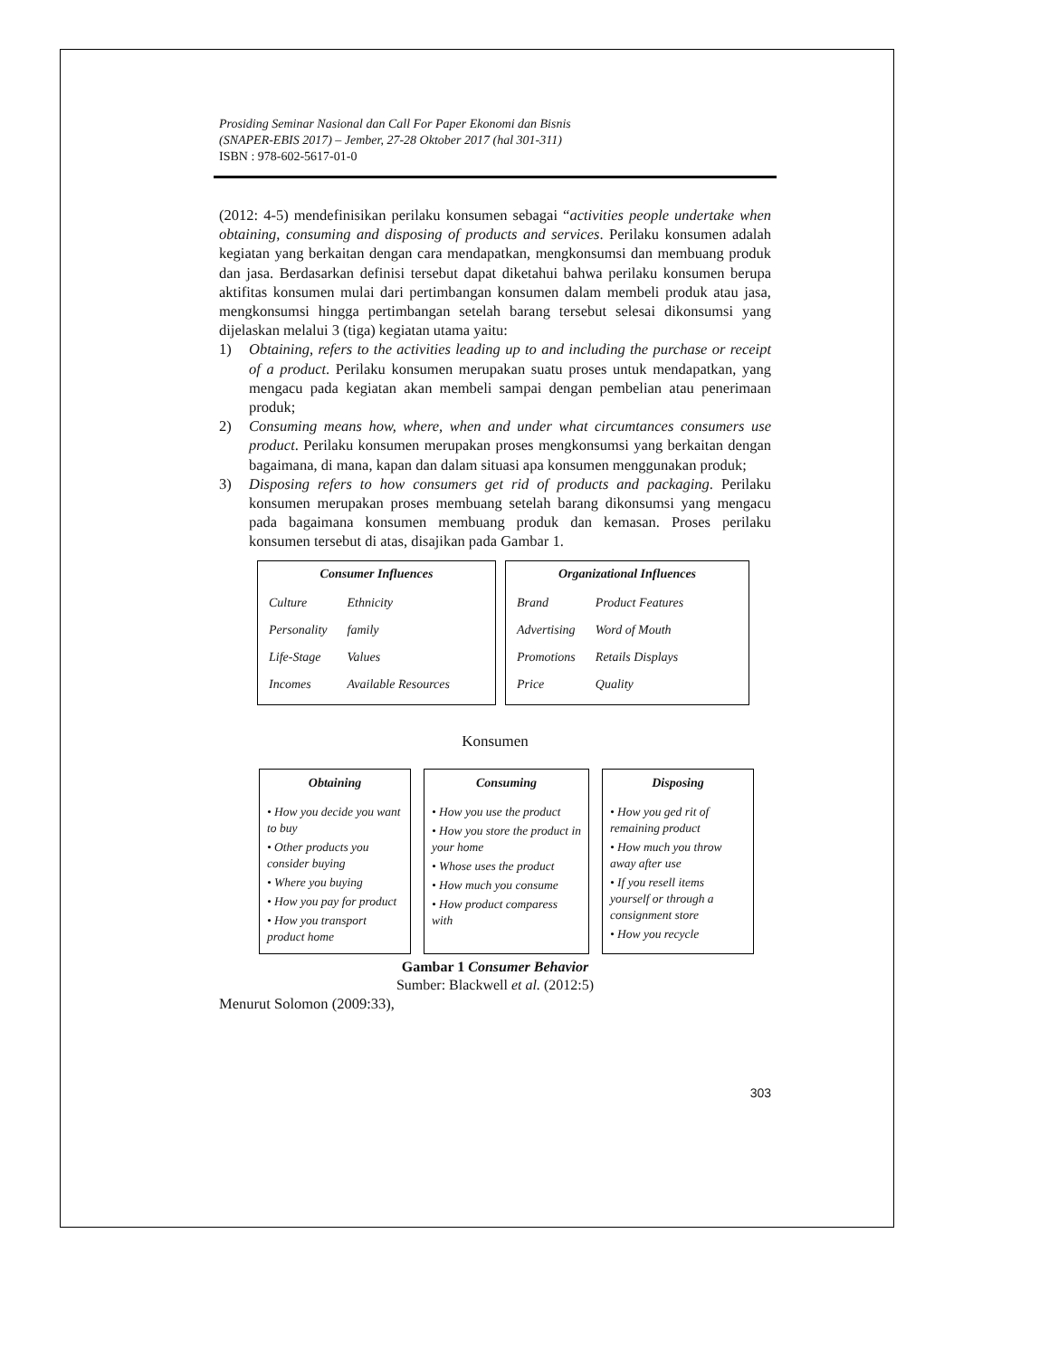Prosiding Seminar Nasional dan Call For Paper Ekonomi dan Bisnis
(SNAPER-EBIS 2017) – Jember, 27-28 Oktober 2017 (hal 301-311)
ISBN : 978-602-5617-01-0
(2012: 4-5) mendefinisikan perilaku konsumen sebagai “activities people undertake when obtaining, consuming and disposing of products and services. Perilaku konsumen adalah kegiatan yang berkaitan dengan cara mendapatkan, mengkonsumsi dan membuang produk dan jasa. Berdasarkan definisi tersebut dapat diketahui bahwa perilaku konsumen berupa aktifitas konsumen mulai dari pertimbangan konsumen dalam membeli produk atau jasa, mengkonsumsi hingga pertimbangan setelah barang tersebut selesai dikonsumsi yang dijelaskan melalui 3 (tiga) kegiatan utama yaitu:
1) Obtaining, refers to the activities leading up to and including the purchase or receipt of a product. Perilaku konsumen merupakan suatu proses untuk mendapatkan, yang mengacu pada kegiatan akan membeli sampai dengan pembelian atau penerimaan produk;
2) Consuming means how, where, when and under what circumtances consumers use product. Perilaku konsumen merupakan proses mengkonsumsi yang berkaitan dengan bagaimana, di mana, kapan dan dalam situasi apa konsumen menggunakan produk;
3) Disposing refers to how consumers get rid of products and packaging. Perilaku konsumen merupakan proses membuang setelah barang dikonsumsi yang mengacu pada bagaimana konsumen membuang produk dan kemasan. Proses perilaku konsumen tersebut di atas, disajikan pada Gambar 1.
Consumer Influences
| Culture | Ethnicity |
| Personality | family |
| Life-Stage | Values |
| Incomes | Available Resources |
Organizational Influences
| Brand | Product Features |
| Advertising | Word of Mouth |
| Promotions | Retails Displays |
| Price | Quality |
Konsumen
Obtaining
• How you decide you want to buy
• Other products you consider buying
• Where you buying
• How you pay for product
• How you transport product home
Consuming
• How you use the product
• How you store the product in your home
• Whose uses the product
• How much you consume
• How product comparess with
Disposing
• How you ged rit of remaining product
• How much you throw away after use
• If you resell items yourself or through a consignment store
• How you recycle
Gambar 1 Consumer Behavior
Sumber: Blackwell et al. (2012:5)
Menurut Solomon (2009:33),
303